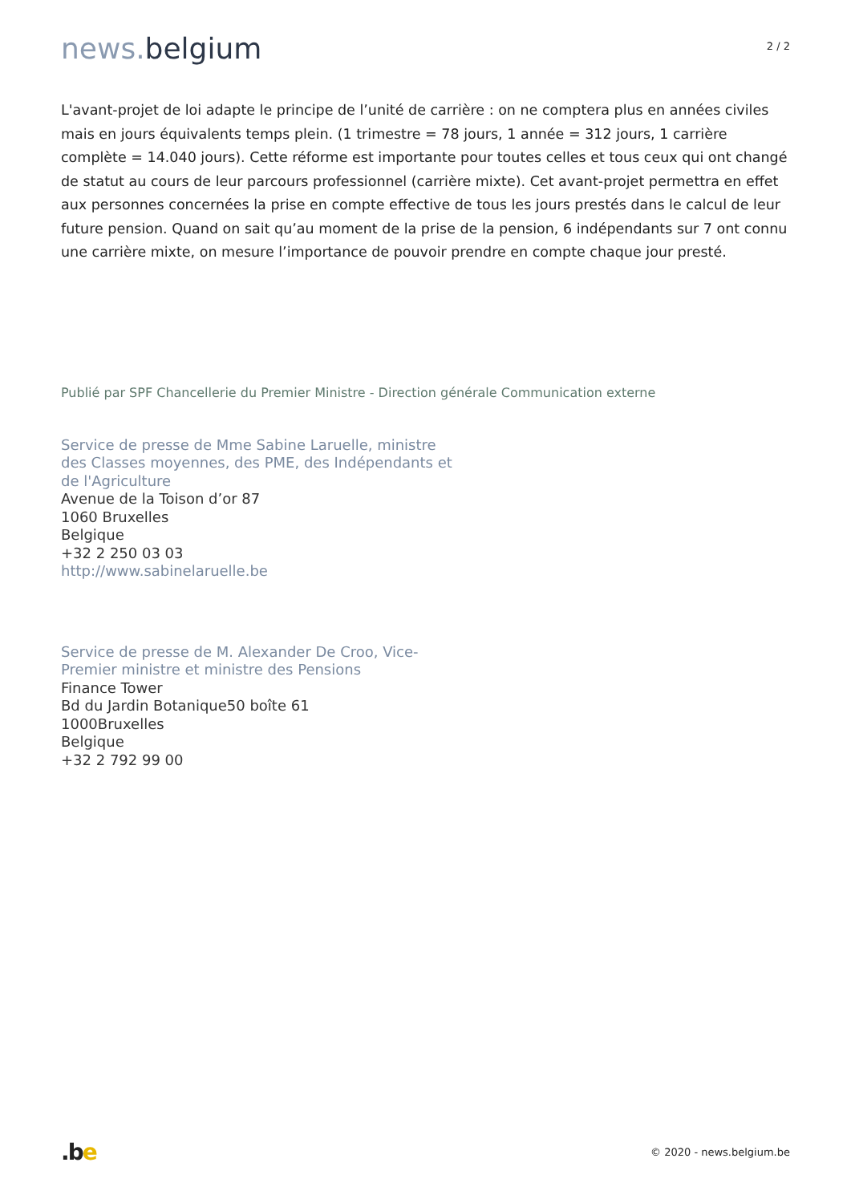news. belgium
2 / 2
L'avant-projet de loi adapte le principe de l’unité de carrière : on ne comptera plus en années civiles mais en jours équivalents temps plein. (1 trimestre = 78 jours, 1 année = 312 jours, 1 carrière complète = 14.040 jours). Cette réforme est importante pour toutes celles et tous ceux qui ont changé de statut au cours de leur parcours professionnel (carrière mixte). Cet avant-projet permettra en effet aux personnes concernées la prise en compte effective de tous les jours prestés dans le calcul de leur future pension. Quand on sait qu’au moment de la prise de la pension, 6 indépendants sur 7 ont connu une carrière mixte, on mesure l’importance de pouvoir prendre en compte chaque jour presté.
Publié par SPF Chancellerie du Premier Ministre - Direction générale Communication externe
Service de presse de Mme Sabine Laruelle, ministre des Classes moyennes, des PME, des Indépendants et de l'Agriculture
Avenue de la Toison d’or 87
1060 Bruxelles
Belgique
+32 2 250 03 03
http://www.sabinelaruelle.be
Service de presse de M. Alexander De Croo, Vice-Premier ministre et ministre des Pensions
Finance Tower
Bd du Jardin Botanique50 boîte 61
1000Bruxelles
Belgique
+32 2 792 99 00
.be
© 2020 - news.belgium.be